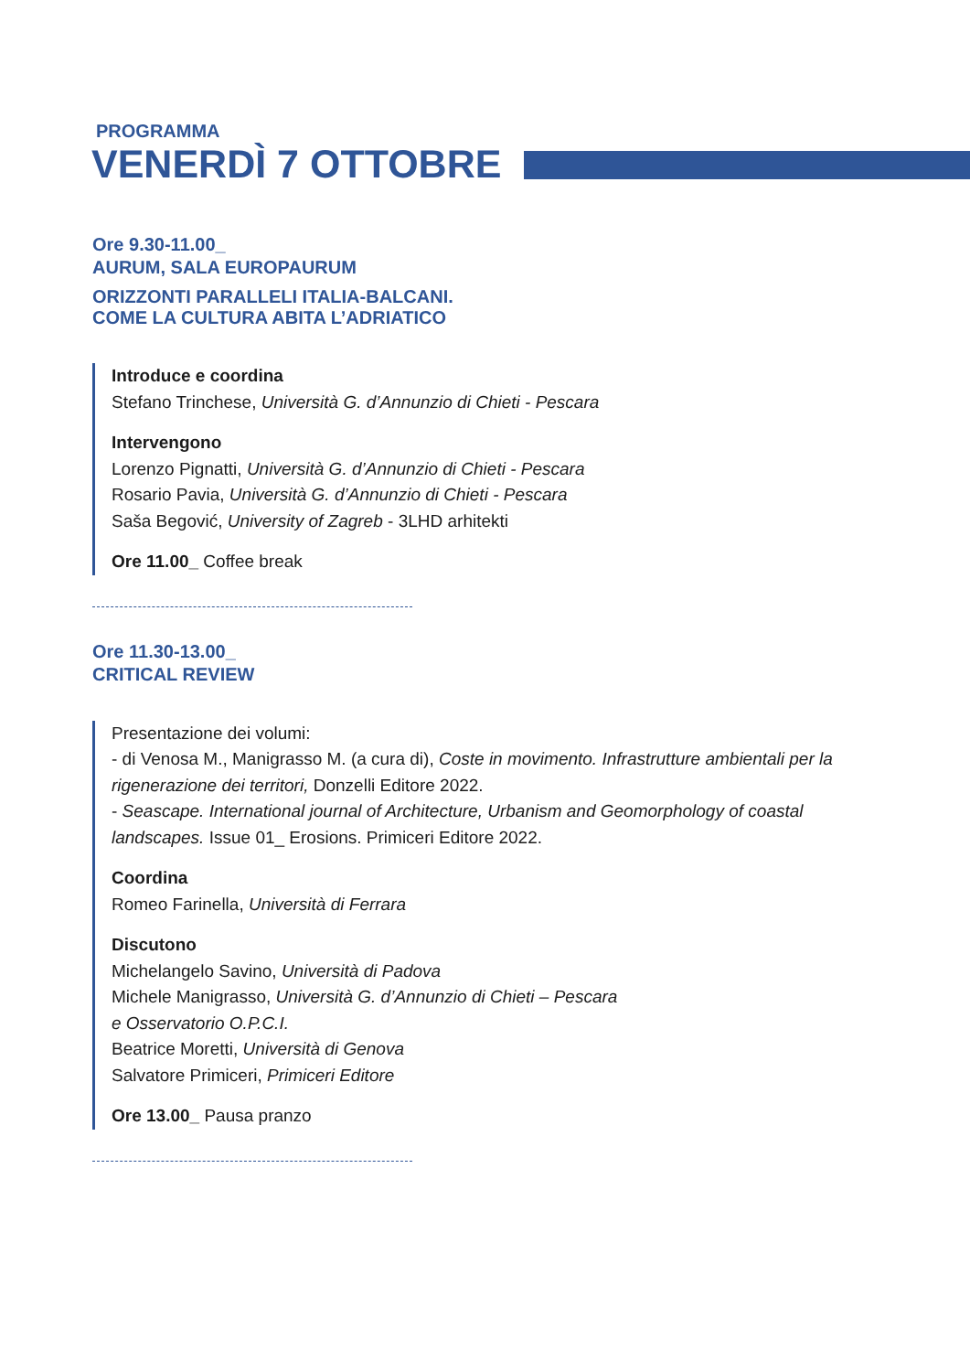PROGRAMMA
VENERDÌ 7 OTTOBRE
Ore 9.30-11.00_
AURUM, SALA EUROPAURUM
ORIZZONTI PARALLELI ITALIA-BALCANI.
COME LA CULTURA ABITA L’ADRIATICO
Introduce e coordina
Stefano Trinchese, Università G. d’Annunzio di Chieti - Pescara
Intervengono
Lorenzo Pignatti, Università G. d’Annunzio di Chieti - Pescara
Rosario Pavia, Università G. d’Annunzio di Chieti - Pescara
Saša Begović, University of Zagreb - 3LHD arhitekti
Ore 11.00_ Coffee break
Ore 11.30-13.00_
CRITICAL REVIEW
Presentazione dei volumi:
- di Venosa M., Manigrasso M. (a cura di), Coste in movimento. Infrastrutture ambientali per la rigenerazione dei territori, Donzelli Editore 2022.
- Seascape. International journal of Architecture, Urbanism and Geomorphology of coastal landscapes. Issue 01_ Erosions. Primiceri Editore 2022.
Coordina
Romeo Farinella, Università di Ferrara
Discutono
Michelangelo Savino, Università di Padova
Michele Manigrasso, Università G. d’Annunzio di Chieti – Pescara
e Osservatorio O.P.C.I.
Beatrice Moretti, Università di Genova
Salvatore Primiceri, Primiceri Editore
Ore 13.00_ Pausa pranzo